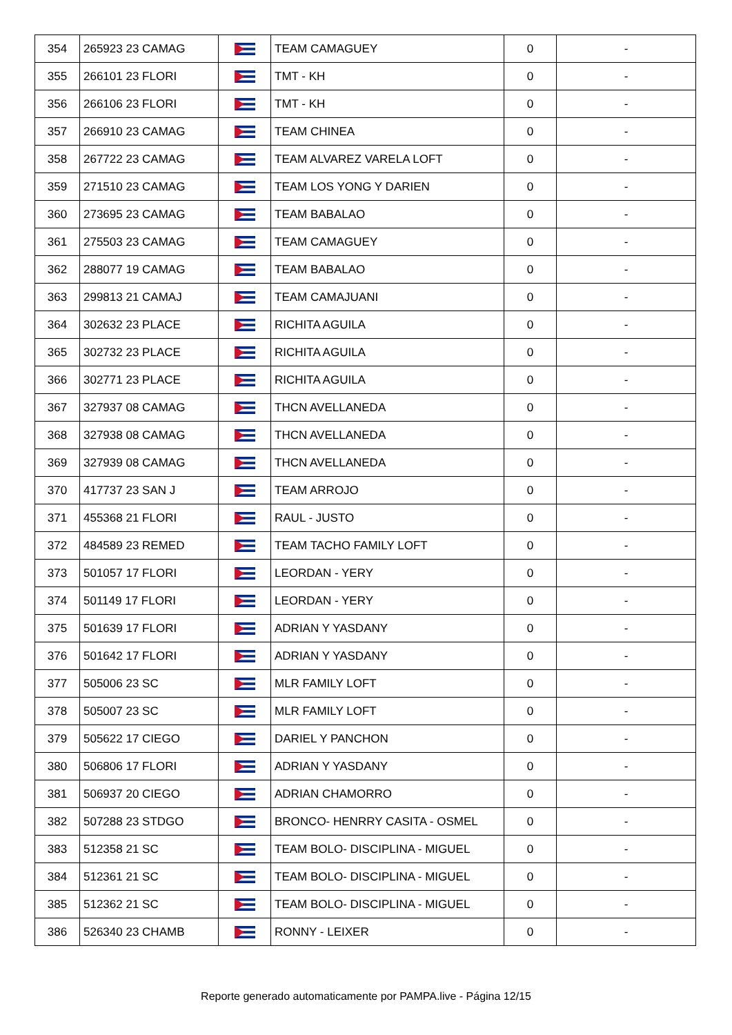| 354 | 265923 23 CAMAG | | TEAM CAMAGUEY | 0 | - |
| 355 | 266101 23 FLORI | | TMT - KH | 0 | - |
| 356 | 266106 23 FLORI | | TMT - KH | 0 | - |
| 357 | 266910 23 CAMAG | | TEAM CHINEA | 0 | - |
| 358 | 267722 23 CAMAG | | TEAM ALVAREZ VARELA LOFT | 0 | - |
| 359 | 271510 23 CAMAG | | TEAM LOS YONG Y DARIEN | 0 | - |
| 360 | 273695 23 CAMAG | | TEAM BABALAO | 0 | - |
| 361 | 275503 23 CAMAG | | TEAM CAMAGUEY | 0 | - |
| 362 | 288077 19 CAMAG | | TEAM BABALAO | 0 | - |
| 363 | 299813 21 CAMAJ | | TEAM CAMAJUANI | 0 | - |
| 364 | 302632 23 PLACE | | RICHITA AGUILA | 0 | - |
| 365 | 302732 23 PLACE | | RICHITA AGUILA | 0 | - |
| 366 | 302771 23 PLACE | | RICHITA AGUILA | 0 | - |
| 367 | 327937 08 CAMAG | | THCN AVELLANEDA | 0 | - |
| 368 | 327938 08 CAMAG | | THCN AVELLANEDA | 0 | - |
| 369 | 327939 08 CAMAG | | THCN AVELLANEDA | 0 | - |
| 370 | 417737 23 SAN J | | TEAM ARROJO | 0 | - |
| 371 | 455368 21 FLORI | | RAUL - JUSTO | 0 | - |
| 372 | 484589 23 REMED | | TEAM TACHO FAMILY LOFT | 0 | - |
| 373 | 501057 17 FLORI | | LEORDAN - YERY | 0 | - |
| 374 | 501149 17 FLORI | | LEORDAN - YERY | 0 | - |
| 375 | 501639 17 FLORI | | ADRIAN Y YASDANY | 0 | - |
| 376 | 501642 17 FLORI | | ADRIAN Y YASDANY | 0 | - |
| 377 | 505006 23 SC | | MLR FAMILY LOFT | 0 | - |
| 378 | 505007 23 SC | | MLR FAMILY LOFT | 0 | - |
| 379 | 505622 17 CIEGO | | DARIEL Y PANCHON | 0 | - |
| 380 | 506806 17 FLORI | | ADRIAN Y YASDANY | 0 | - |
| 381 | 506937 20 CIEGO | | ADRIAN CHAMORRO | 0 | - |
| 382 | 507288 23 STDGO | | BRONCO- HENRRY CASITA - OSMEL | 0 | - |
| 383 | 512358 21 SC | | TEAM BOLO- DISCIPLINA - MIGUEL | 0 | - |
| 384 | 512361 21 SC | | TEAM BOLO- DISCIPLINA - MIGUEL | 0 | - |
| 385 | 512362 21 SC | | TEAM BOLO- DISCIPLINA - MIGUEL | 0 | - |
| 386 | 526340 23 CHAMB | | RONNY - LEIXER | 0 | - |
Reporte generado automaticamente por PAMPA.live - Página 12/15